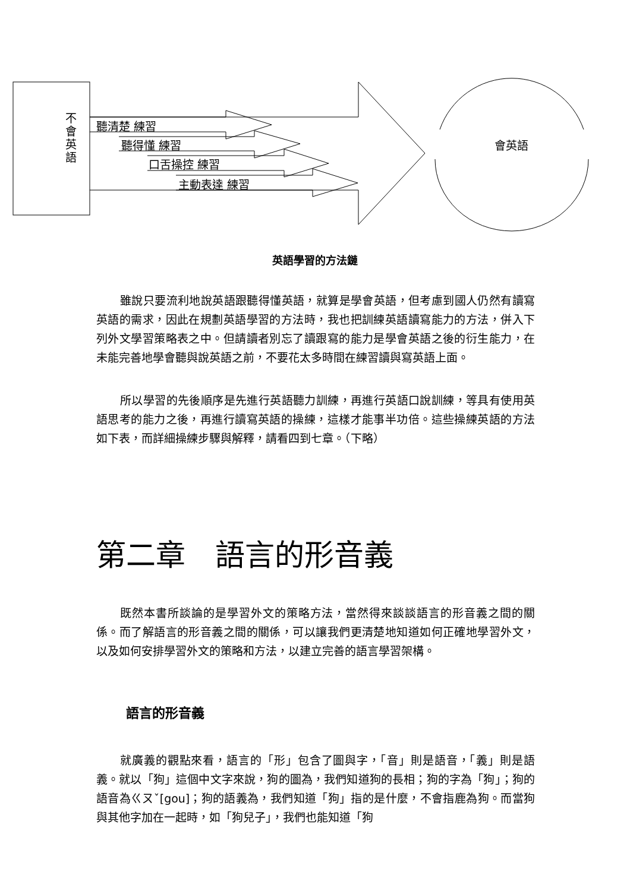不會英語
聽清楚 練習
聽得懂 練習
口舌操控 練習
主動表達 練習
會英語
英語學習的方法鏈
雖說只要流利地說英語跟聽得懂英語，就算是學會英語，但考慮到國人仍然有讀寫英語的需求，因此在規劃英語學習的方法時，我也把訓練英語讀寫能力的方法，併入下列外文學習策略表之中。但請讀者別忘了讀跟寫的能力是學會英語之後的衍生能力，在未能完善地學會聽與說英語之前，不要花太多時間在練習讀與寫英語上面。
所以學習的先後順序是先進行英語聽力訓練，再進行英語口說訓練，等具有使用英語思考的能力之後，再進行讀寫英語的操練，這樣才能事半功倍。這些操練英語的方法如下表，而詳細操練步驟與解釋，請看四到七章。（下略）
第二章　語言的形音義
既然本書所談論的是學習外文的策略方法，當然得來談談語言的形音義之間的關係。而了解語言的形音義之間的關係，可以讓我們更清楚地知道如何正確地學習外文，以及如何安排學習外文的策略和方法，以建立完善的語言學習架構。
語言的形音義
就廣義的觀點來看，語言的「形」包含了圖與字，「音」則是語音，「義」則是語義。就以「狗」這個中文字來說，狗的圖為，我們知道狗的長相；狗的字為「狗」；狗的語音為ㄍㄡˇ[gou]；狗的語義為，我們知道「狗」指的是什麼，不會指鹿為狗。而當狗與其他字加在一起時，如「狗兒子」，我們也能知道「狗